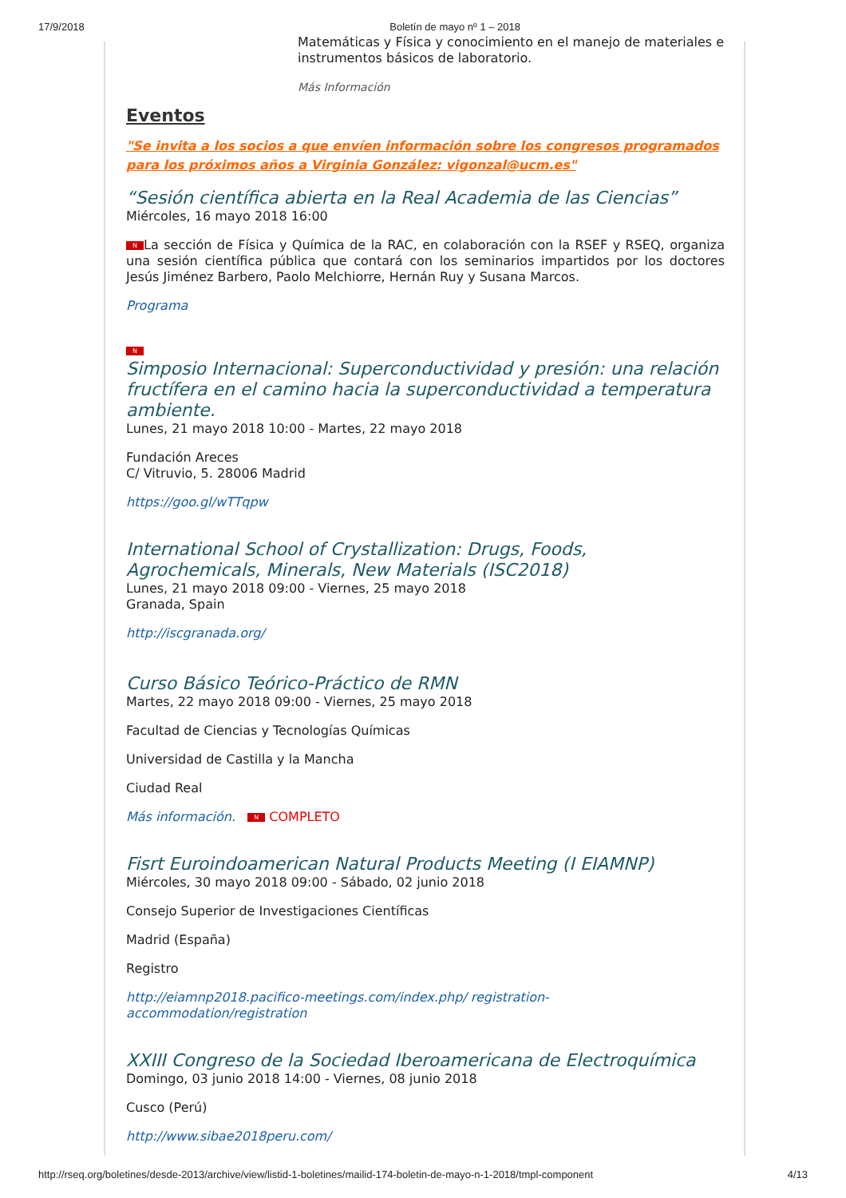17/9/2018 Boletín de mayo nº 1 – 2018
Matemáticas y Física y conocimiento en el manejo de materiales e instrumentos básicos de laboratorio.
Más Información
Eventos
"Se invita a los socios a que envíen información sobre los congresos programados para los próximos años a Virginia González: vigonzal@ucm.es"
“Sesión científica abierta en la Real Academia de las Ciencias”
Miércoles, 16 mayo 2018 16:00
N La sección de Física y Química de la RAC, en colaboración con la RSEF y RSEQ, organiza una sesión científica pública que contará con los seminarios impartidos por los doctores Jesús Jiménez Barbero, Paolo Melchiorre, Hernán Ruy y Susana Marcos.
Programa
N
Simposio Internacional: Superconductividad y presión: una relación fructífera en el camino hacia la superconductividad a temperatura ambiente.
Lunes, 21 mayo 2018 10:00 - Martes, 22 mayo 2018
Fundación Areces
C/ Vitruvio, 5. 28006 Madrid
https://goo.gl/wTTqpw
International School of Crystallization: Drugs, Foods, Agrochemicals, Minerals, New Materials (ISC2018)
Lunes, 21 mayo 2018 09:00 - Viernes, 25 mayo 2018
Granada, Spain
http://iscgranada.org/
Curso Básico Teórico-Práctico de RMN
Martes, 22 mayo 2018 09:00 - Viernes, 25 mayo 2018
Facultad de Ciencias y Tecnologías Químicas
Universidad de Castilla y la Mancha
Ciudad Real
Más información. N COMPLETO
Fisrt Euroindoamerican Natural Products Meeting (I EIAMNP)
Miércoles, 30 mayo 2018 09:00 - Sábado, 02 junio 2018
Consejo Superior de Investigaciones Científicas
Madrid (España)
Registro
http://eiamnp2018.pacifico-meetings.com/index.php/ registration-accommodation/registration
XXIII Congreso de la Sociedad Iberoamericana de Electroquímica
Domingo, 03 junio 2018 14:00 - Viernes, 08 junio 2018
Cusco (Perú)
http://www.sibae2018peru.com/
http://rseq.org/boletines/desde-2013/archive/view/listid-1-boletines/mailid-174-boletin-de-mayo-n-1-2018/tmpl-component 4/13